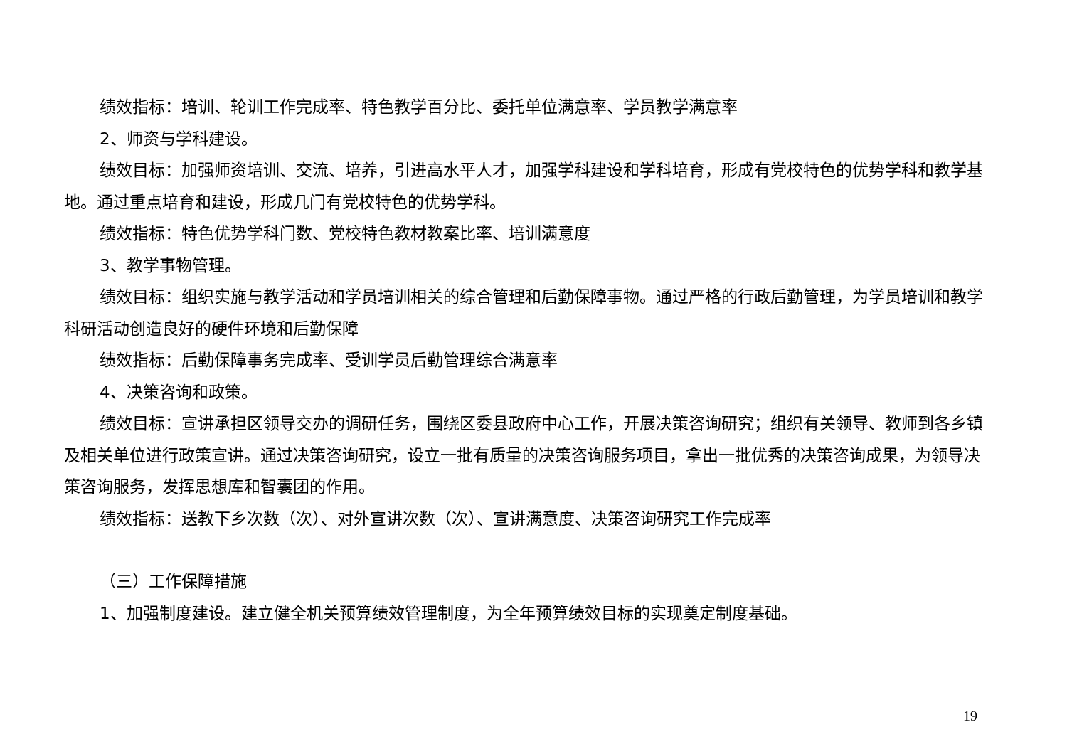绩效指标：培训、轮训工作完成率、特色教学百分比、委托单位满意率、学员教学满意率
2、师资与学科建设。
绩效目标：加强师资培训、交流、培养，引进高水平人才，加强学科建设和学科培育，形成有党校特色的优势学科和教学基地。通过重点培育和建设，形成几门有党校特色的优势学科。
绩效指标：特色优势学科门数、党校特色教材教案比率、培训满意度
3、教学事物管理。
绩效目标：组织实施与教学活动和学员培训相关的综合管理和后勤保障事物。通过严格的行政后勤管理，为学员培训和教学科研活动创造良好的硬件环境和后勤保障
绩效指标：后勤保障事务完成率、受训学员后勤管理综合满意率
4、决策咨询和政策。
绩效目标：宣讲承担区领导交办的调研任务，围绕区委县政府中心工作，开展决策咨询研究；组织有关领导、教师到各乡镇及相关单位进行政策宣讲。通过决策咨询研究，设立一批有质量的决策咨询服务项目，拿出一批优秀的决策咨询成果，为领导决策咨询服务，发挥思想库和智囊团的作用。
绩效指标：送教下乡次数（次）、对外宣讲次数（次）、宣讲满意度、决策咨询研究工作完成率
（三）工作保障措施
1、加强制度建设。建立健全机关预算绩效管理制度，为全年预算绩效目标的实现奠定制度基础。
19